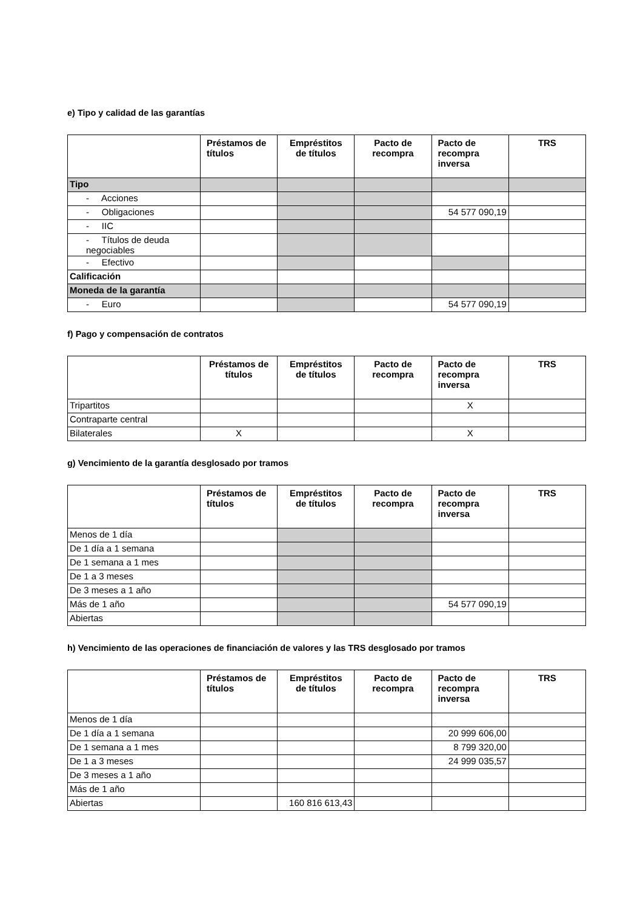e) Tipo y calidad de las garantías
| | Préstamos de títulos | Empréstitos de títulos | Pacto de recompra | Pacto de recompra inversa | TRS |
| --- | --- | --- | --- | --- | --- |
| Tipo | | | | | |
| - Acciones | | | | | |
| - Obligaciones | | | | 54 577 090,19 | |
| - IIC | | | | | |
| - Títulos de deuda negociables | | | | | |
| - Efectivo | | | | | |
| Calificación | | | | | |
| Moneda de la garantía | | | | | |
| - Euro | | | | 54 577 090,19 | |
f) Pago y compensación de contratos
| | Préstamos de títulos | Empréstitos de títulos | Pacto de recompra | Pacto de recompra inversa | TRS |
| --- | --- | --- | --- | --- | --- |
| Tripartitos | | | | X | |
| Contraparte central | | | | | |
| Bilaterales | X | | | X | |
g) Vencimiento de la garantía desglosado por tramos
| | Préstamos de títulos | Empréstitos de títulos | Pacto de recompra | Pacto de recompra inversa | TRS |
| --- | --- | --- | --- | --- | --- |
| Menos de 1 día | | | | | |
| De 1 día a 1 semana | | | | | |
| De 1 semana a 1 mes | | | | | |
| De 1 a 3 meses | | | | | |
| De 3 meses a 1 año | | | | | |
| Más de 1 año | | | | 54 577 090,19 | |
| Abiertas | | | | | |
h) Vencimiento de las operaciones de financiación de valores y las TRS desglosado por tramos
| | Préstamos de títulos | Empréstitos de títulos | Pacto de recompra | Pacto de recompra inversa | TRS |
| --- | --- | --- | --- | --- | --- |
| Menos de 1 día | | | | | |
| De 1 día a 1 semana | | | | 20 999 606,00 | |
| De 1 semana a 1 mes | | | | 8 799 320,00 | |
| De 1 a 3 meses | | | | 24 999 035,57 | |
| De 3 meses a 1 año | | | | | |
| Más de 1 año | | | | | |
| Abiertas | | 160 816 613,43 | | | |